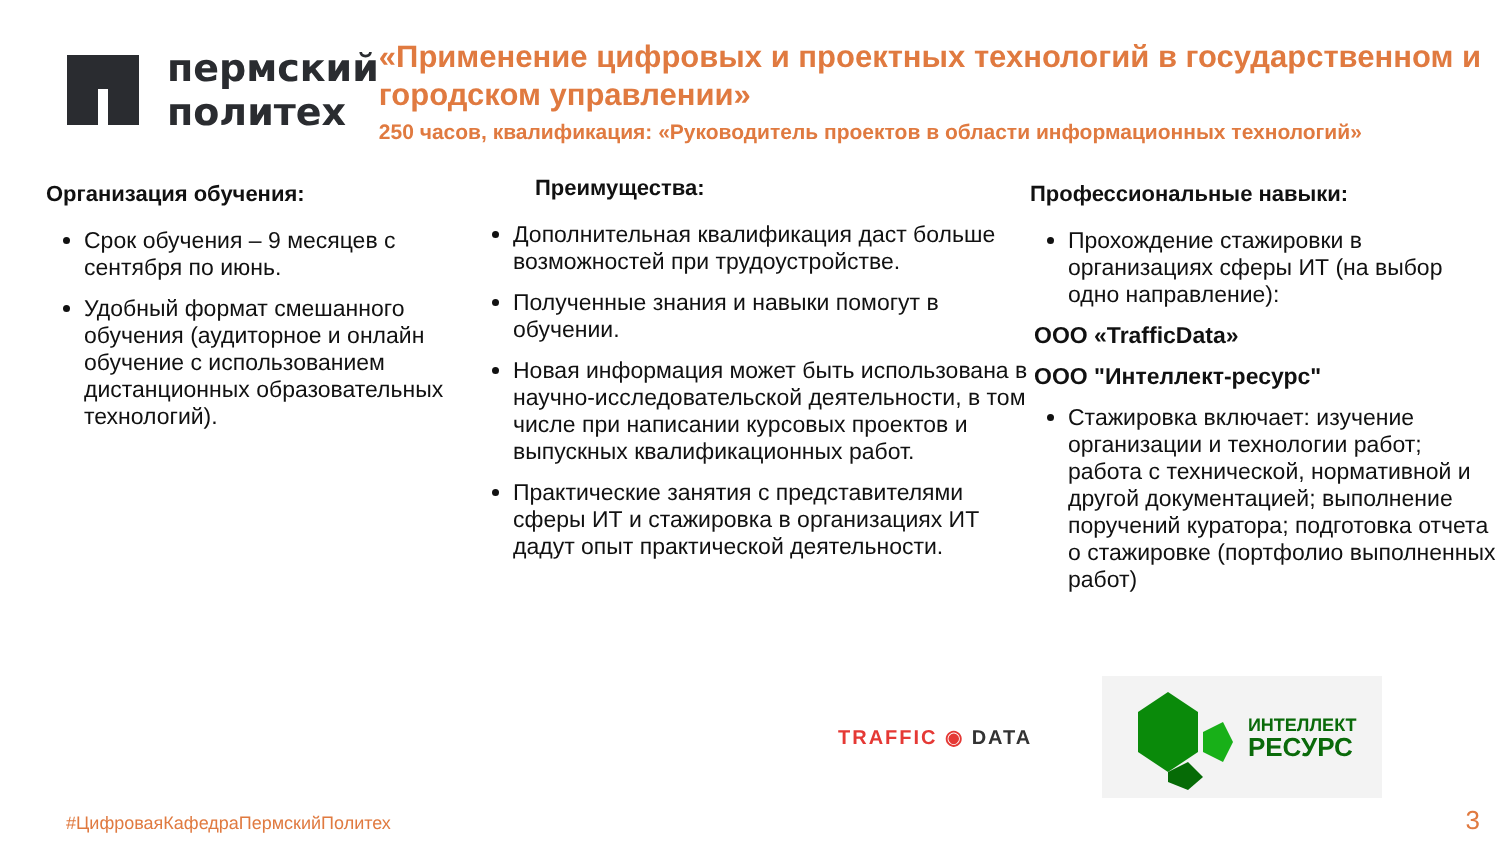пермский
политех
«Применение цифровых и проектных технологий в государственном и городском управлении»
250 часов, квалификация: «Руководитель проектов в области информационных технологий»
Организация обучения:
Срок обучения – 9 месяцев с сентября по июнь.
Удобный формат смешанного обучения (аудиторное и онлайн обучение с использованием дистанционных образовательных технологий).
Преимущества:
Дополнительная квалификация даст больше возможностей при трудоустройстве.
Полученные знания и навыки помогут в обучении.
Новая информация может быть использована в научно-исследовательской деятельности, в том числе при написании курсовых проектов и выпускных квалификационных работ.
Практические занятия с представителями сферы ИТ и стажировка в организациях ИТ дадут опыт практической деятельности.
Профессиональные навыки:
Прохождение стажировки в организациях сферы ИТ (на выбор одно направление):
ООО «TrafficData»
ООО "Интеллект-ресурс"
Стажировка включает: изучение организации и технологии работ; работа с технической, нормативной и другой документацией; выполнение поручений куратора; подготовка отчета о стажировке (портфолио выполненных работ)
TRAFFIC ◉ DATA
ИНТЕЛЛЕКТ
РЕСУРС
#ЦифроваяКафедраПермскийПолитех
3